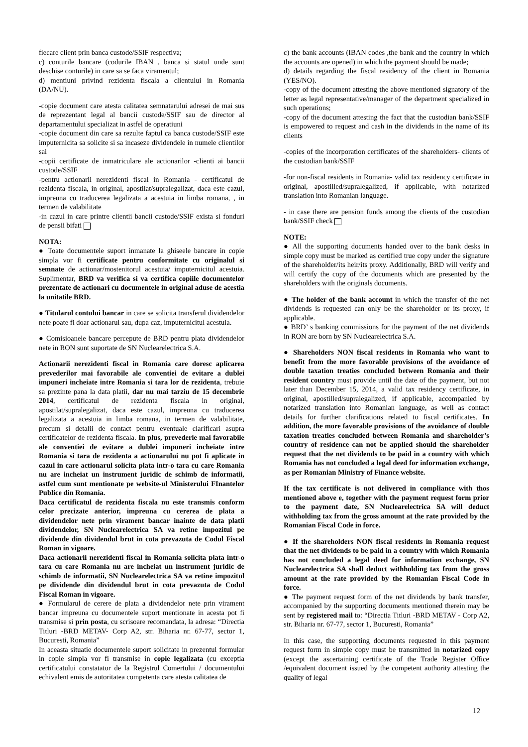fiecare client prin banca custode/SSIF respectiva;
c) conturile bancare (codurile IBAN , banca si statul unde sunt deschise conturile) in care sa se faca viramentul;
d) mentiuni privind rezidenta fiscala a clientului in Romania (DA/NU).
-copie document care atesta calitatea semnatarului adresei de mai sus de reprezentant legal al bancii custode/SSIF sau de director al departamentului specializat in astfel de operatiuni
-copie document din care sa rezulte faptul ca banca custode/SSIF este imputernicita sa solicite si sa incaseze dividendele in numele clientilor sai
-copii certificate de inmatriculare ale actionarilor -clienti ai bancii custode/SSIF
-pentru actionarii nerezidenti fiscal in Romania - certificatul de rezidenta fiscala, in original, apostilat/supralegalizat, daca este cazul, impreuna cu traducerea legalizata a acestuia in limba romana, , in termen de valabilitate
-in cazul in care printre clientii bancii custode/SSIF exista si fonduri de pensii bifati
NOTA:
● Toate documentele suport inmanate la ghiseele bancare in copie simpla vor fi certificate pentru conformitate cu originalul si semnate de actionar/mostenitorul acestuia/ imputernicitul acestuia. Suplimentar, BRD va verifica si va certifica copiile documentelor prezentate de actionari cu documentele in original aduse de acestia la unitatile BRD.
● Titularul contului bancar in care se solicita transferul dividendelor nete poate fi doar actionarul sau, dupa caz, imputernicitul acestuia.
● Comisioanele bancare percepute de BRD pentru plata dividendelor nete in RON sunt suportate de SN Nuclearelectrica S.A.
Actionarii nerezidenti fiscal in Romania care doresc aplicarea prevederilor mai favorabile ale conventiei de evitare a dublei impuneri incheiate intre Romania si tara lor de rezidenta, trebuie sa prezinte pana la data platii, dar nu mai tarziu de 15 decembrie 2014, certificatul de rezidenta fiscala in original, apostilat/supralegalizat, daca este cazul, impreuna cu traducerea legalizata a acestuia in limba romana, in termen de valabilitate, precum si detalii de contact pentru eventuale clarificari asupra certificatelor de rezidenta fiscala. In plus, prevederie mai favorabile ale conventiei de evitare a dublei impuneri incheiate intre Romania si tara de rezidenta a actionarului nu pot fi aplicate in cazul in care actionarul solicita plata intr-o tara cu care Romania nu are incheiat un instrument juridic de schimb de informatii, astfel cum sunt mentionate pe website-ul Ministerului FInantelor Publice din Romania.
Daca certificatul de rezidenta fiscala nu este transmis conform celor precizate anterior, impreuna cu cererea de plata a dividendelor nete prin virament bancar inainte de data platii dividendelor, SN Nuclearelectrica SA va retine impozitul pe dividende din dividendul brut in cota prevazuta de Codul Fiscal Roman in vigoare.
Daca actionarii nerezidenti fiscal in Romania solicita plata intr-o tara cu care Romania nu are incheiat un instrument juridic de schimb de informatii, SN Nuclearelectrica SA va retine impozitul pe dividende din dividendul brut in cota prevazuta de Codul Fiscal Roman in vigoare.
● Formularul de cerere de plata a dividendelor nete prin virament bancar impreuna cu documentele suport mentionate in acesta pot fi transmise si prin posta, cu scrisoare recomandata, la adresa: “Directia Titluri -BRD METAV- Corp A2, str. Biharia nr. 67-77, sector 1, Bucuresti, Romania”
In aceasta situatie documentele suport solicitate in prezentul formular in copie simpla vor fi transmise in copie legalizata (cu exceptia certificatului constatator de la Registrul Comertului / documentului echivalent emis de autoritatea competenta care atesta calitatea de
c) the bank accounts (IBAN codes ,the bank and the country in which the accounts are opened) in which the payment should be made;
d) details regarding the fiscal residency of the client in Romania (YES/NO).
-copy of the document attesting the above mentioned signatory of the letter as legal representative/manager of the department specialized in such operations;
-copy of the document attesting the fact that the custodian bank/SSIF is empowered to request and cash in the dividends in the name of its clients
-copies of the incorporation certificates of the shareholders- clients of the custodian bank/SSIF
-for non-fiscal residents in Romania- valid tax residency certificate in original, apostilled/supralegalized, if applicable, with notarized translation into Romanian language.
- in case there are pension funds among the clients of the custodian bank/SSIF check
NOTE:
● All the supporting documents handed over to the bank desks in simple copy must be marked as certified true copy under the signature of the shareholder/its heir/its proxy. Additionally, BRD will verify and will certify the copy of the documents which are presented by the shareholders with the originals documents.
● The holder of the bank account in which the transfer of the net dividends is requested can only be the shareholder or its proxy, if applicable.
● BRD’ s banking commissions for the payment of the net dividends in RON are born by SN Nuclearelectrica S.A.
● Shareholders NON fiscal residents in Romania who want to benefit from the more favorable provisions of the avoidance of double taxation treaties concluded between Romania and their resident country must provide until the date of the payment, but not later than December 15, 2014, a valid tax residency certificate, in original, apostilled/supralegalized, if applicable, accompanied by notarized translation into Romanian language, as well as contact details for further clarifications related to fiscal certificates. In addition, the more favorable provisions of the avoidance of double taxation treaties concluded between Romania and shareholder’s country of residence can not be applied should the shareholder request that the net dividends to be paid in a country with which Romania has not concluded a legal deed for information exchange, as per Romanian Ministry of Finance website.
If the tax certificate is not delivered in compliance with thos mentioned above e, together with the payment request form prior to the payment date, SN Nuclearelectrica SA will deduct withholding tax from the gross amount at the rate provided by the Romanian Fiscal Code in force.
● If the shareholders NON fiscal residents in Romania request that the net dividends to be paid in a country with which Romania has not concluded a legal deed for information exchange, SN Nuclearelectrica SA shall deduct withholding tax from the gross amount at the rate provided by the Romanian Fiscal Code in force.
● The payment request form of the net dividends by bank transfer, accompanied by the supporting documents mentioned therein may be sent by registered mail to: “Directia Titluri -BRD METAV - Corp A2, str. Biharia nr. 67-77, sector 1, Bucuresti, Romania”
In this case, the supporting documents requested in this payment request form in simple copy must be transmitted in notarized copy (except the ascertaining certificate of the Trade Register Office /equivalent document issued by the competent authority attesting the quality of legal
12